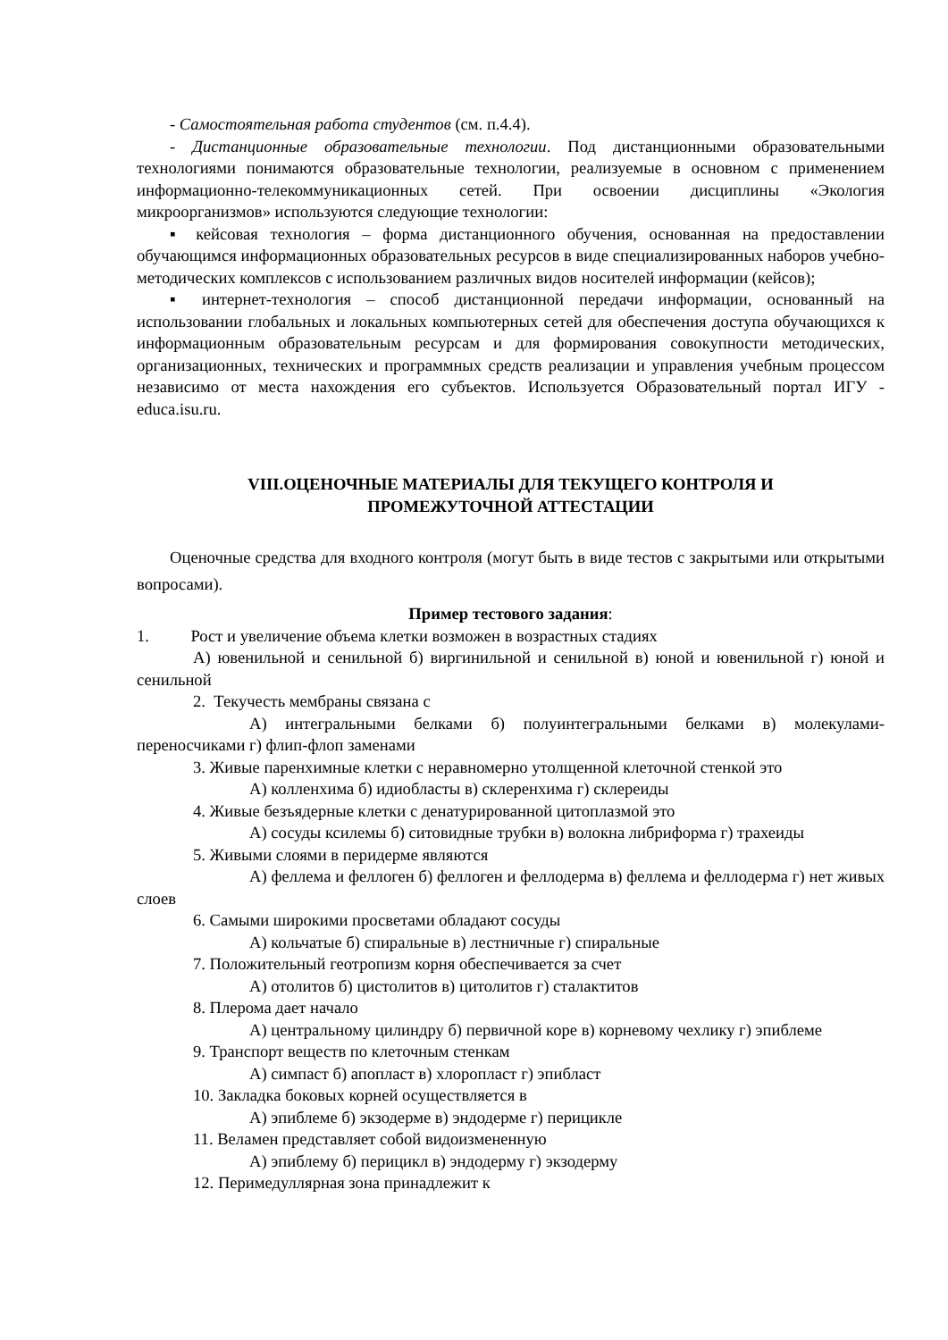- Самостоятельная работа студентов (см. п.4.4).
- Дистанционные образовательные технологии. Под дистанционными образовательными технологиями понимаются образовательные технологии, реализуемые в основном с применением информационно-телекоммуникационных сетей. При освоении дисциплины «Экология микроорганизмов» используются следующие технологии:
▪ кейсовая технология – форма дистанционного обучения, основанная на предоставлении обучающимся информационных образовательных ресурсов в виде специализированных наборов учебно-методических комплексов с использованием различных видов носителей информации (кейсов);
▪ интернет-технология – способ дистанционной передачи информации, основанный на использовании глобальных и локальных компьютерных сетей для обеспечения доступа обучающихся к информационным образовательным ресурсам и для формирования совокупности методических, организационных, технических и программных средств реализации и управления учебным процессом независимо от места нахождения его субъектов. Используется Образовательный портал ИГУ - educa.isu.ru.
VIII.ОЦЕНОЧНЫЕ МАТЕРИАЛЫ ДЛЯ ТЕКУЩЕГО КОНТРОЛЯ И
ПРОМЕЖУТОЧНОЙ АТТЕСТАЦИИ
Оценочные средства для входного контроля (могут быть в виде тестов с закрытыми или открытыми вопросами).
Пример тестового задания:
1. Рост и увеличение объема клетки возможен в возрастных стадиях
А) ювенильной и сенильной б) виргинильной и сенильной в) юной и ювенильной г) юной и сенильной
2. Текучесть мембраны связана с
А) интегральными белками б) полуинтегральными белками в) молекулами-переносчиками г) флип-флоп заменами
3. Живые паренхимные клетки с неравномерно утолщенной клеточной стенкой это
А) колленхима б) идиобласты в) склеренхима г) склереиды
4. Живые безъядерные клетки с денатурированной цитоплазмой это
А) сосуды ксилемы б) ситовидные трубки в) волокна либриформа г) трахеиды
5. Живыми слоями в перидерме являются
А) феллема и феллоген б) феллоген и феллодерма в) феллема и феллодерма г) нет живых слоев
6. Самыми широкими просветами обладают сосуды
А) кольчатые б) спиральные в) лестничные г) спиральные
7. Положительный геотропизм корня обеспечивается за счет
А) отолитов б) цистолитов в) цитолитов г) сталактитов
8. Плерома дает начало
А) центральному цилиндру б) первичной коре в) корневому чехлику г) эпиблеме
9. Транспорт веществ по клеточным стенкам
А) симпаст б) апопласт в) хлоропласт г) эпибласт
10. Закладка боковых корней осуществляется в
А) эпиблеме б) экзодерме в) эндодерме г) перицикле
11. Веламен представляет собой видоизмененную
А) эпиблему б) перицикл в) эндодерму г) экзодерму
12. Перимедуллярная зона принадлежит к